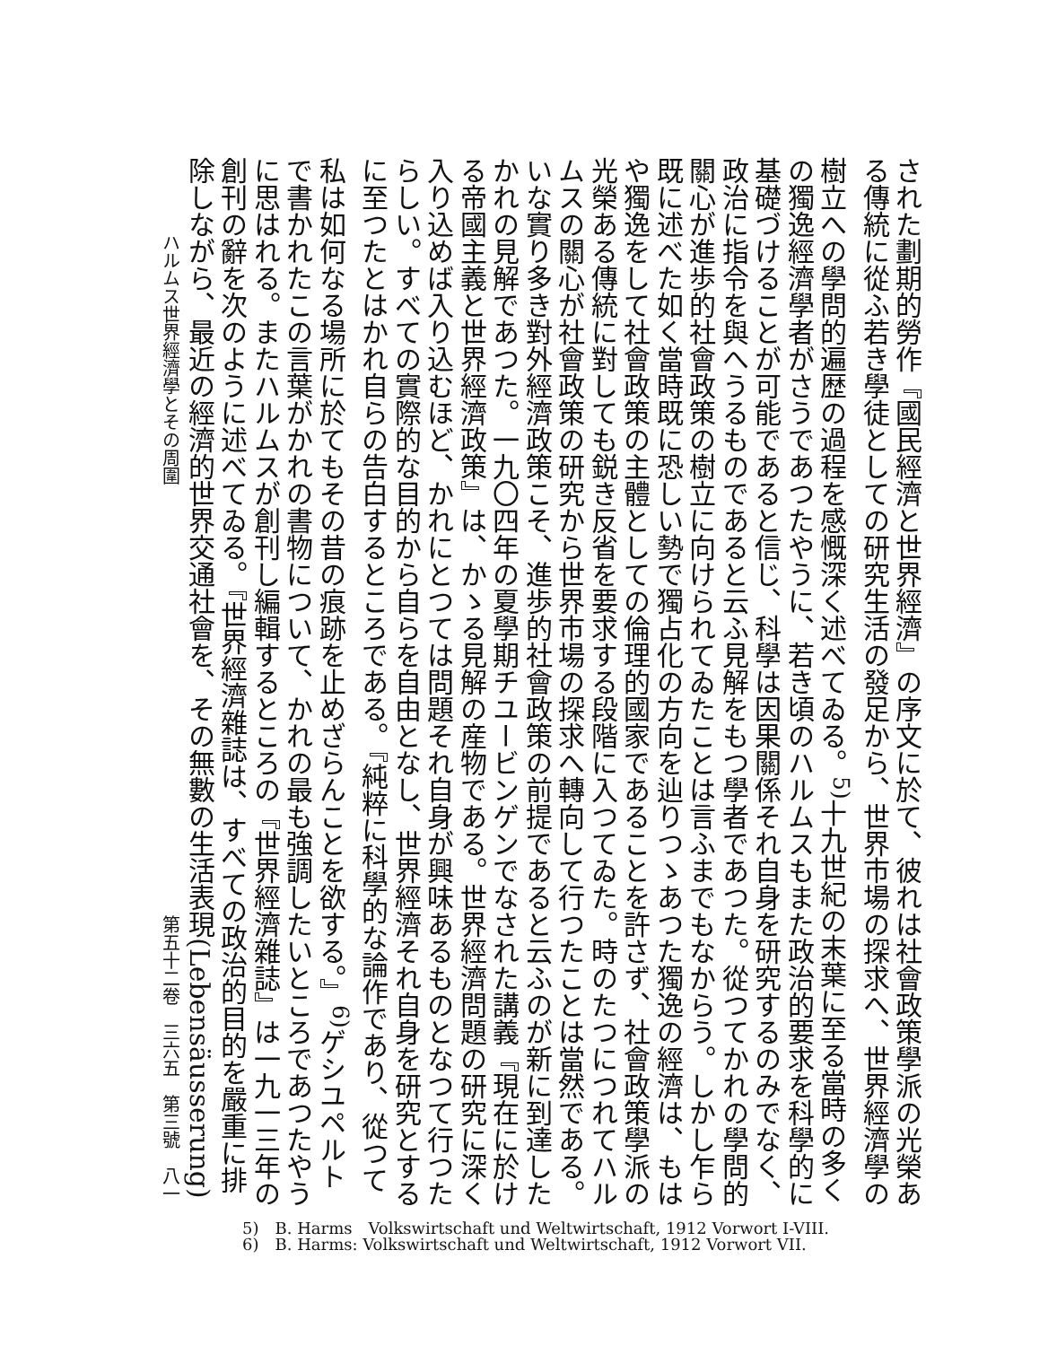された劃期的勞作『國民經濟と世界經濟』の序文に於て、彼れは社會政策學派の光榮ある傳統に從ふ若き學徒としての研究生活の發足から、世界市場の探求へ、世界經濟學の樹立への學問的遍歴の過程を感慨深く述べてゐる。<sup>5)</sup>十九世紀の末葉に至る當時の多くの獨逸經濟學者がさうであつたやうに、若き頃のハルムスもまた政治的要求を科學的に基礎づけることが可能であると信じ、科學は因果關係それ自身を研究するのみでなく、政治に指令を與へうるものであると云ふ見解をもつ學者であつた。從つてかれの學問的關心が進歩的社會政策の樹立に向けられてゐたことは言ふまでもなからう。しかし乍ら既に述べた如く當時既に恐しい勢で獨占化の方向を辿りつゝあつた獨逸の經濟は、もはや獨逸をして社會政策の主體としての倫理的國家であることを許さず、社會政策學派の光榮ある傳統に對しても鋭き反省を要求する段階に入つてゐた。時のたつにつれてハルムスの關心が社會政策の研究から世界市場の探求へ轉向して行つたことは當然である。いな實り多き對外經濟政策こそ、進歩的社會政策の前提であると云ふのが新に到達したかれの見解であつた。一九〇四年の夏學期チユービンゲンでなされた講義『現在に於ける帝國主義と世界經濟政策』は、かゝる見解の産物である。世界經濟問題の研究に深く入り込めば入り込むほど、かれにとつては問題それ自身が興味あるものとなつて行つたらしい。すべての實際的な目的から自らを自由となし、世界經濟それ自身を研究とするに至つたとはかれ自らの告白するところである。『純粹に科學的な論作であり、從つて私は如何なる場所に於てもその昔の痕跡を止めざらんことを欲する。』<sup>6)</sup>ゲシユペルトで書かれたこの言葉がかれの書物について、かれの最も強調したいところであつたやうに思はれる。またハルムスが創刊し編輯するところの『世界經濟雜誌』は一九一三年の創刊の辭を次のように述べてゐる。『世界經濟雜誌は、すべての政治的目的を嚴重に排除しながら、最近の經濟的世界交通社會を、その無數の生活表現(Lebensäusserung)
ハルムス世界經濟學とその周圍 第五十二卷　三六五　第三號　八一
5)　B. Harms　Volkswirtschaft und Weltwirtschaft, 1912 Vorwort I-VIII.
6)　B. Harms: Volkswirtschaft und Weltwirtschaft, 1912 Vorwort VII.